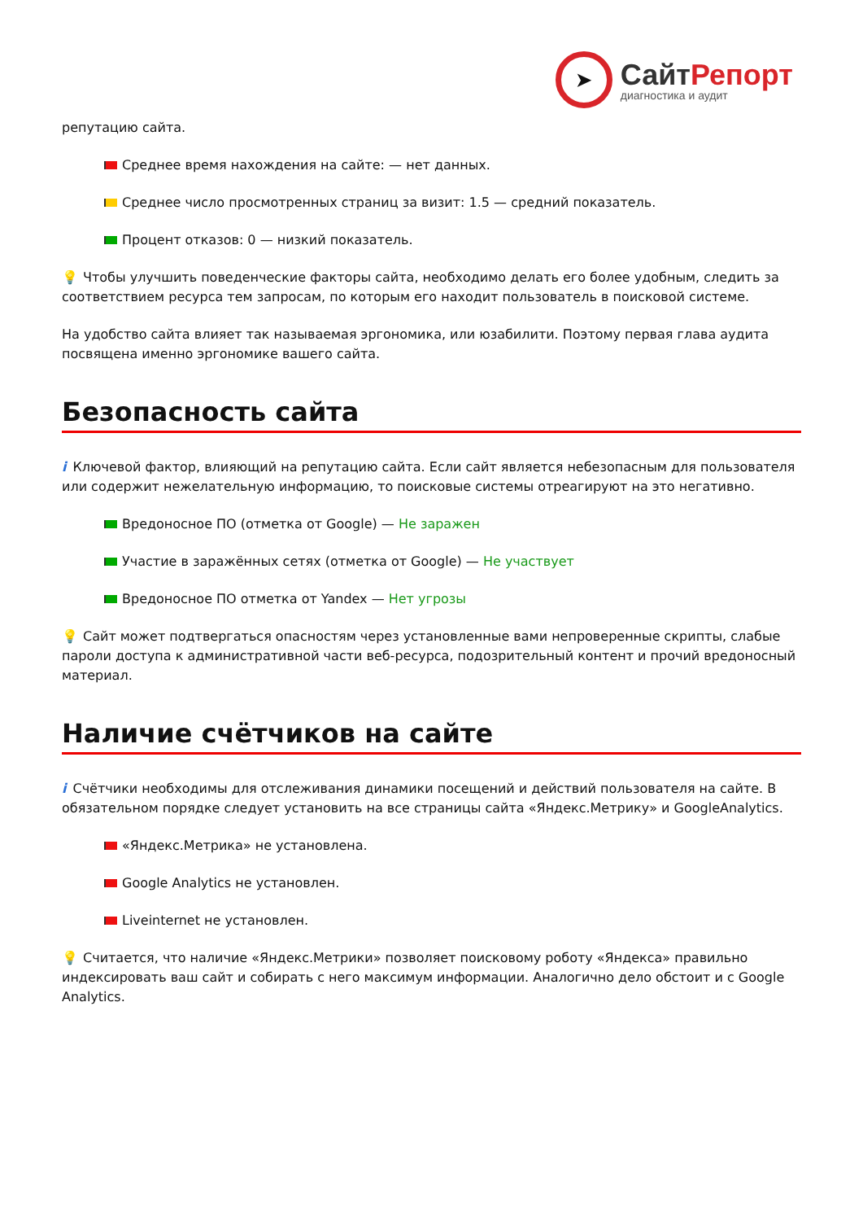➤
СайтРепорт
диагностика и аудит
репутацию сайта.
Среднее время нахождения на сайте: — нет данных.
Среднее число просмотренных страниц за визит: 1.5 — средний показатель.
Процент отказов: 0 — низкий показатель.
💡 Чтобы улучшить поведенческие факторы сайта, необходимо делать его более удобным, следить за соответствием ресурса тем запросам, по которым его находит пользователь в поисковой системе.
На удобство сайта влияет так называемая эргономика, или юзабилити. Поэтому первая глава аудита посвящена именно эргономике вашего сайта.
Безопасность сайта
i Ключевой фактор, влияющий на репутацию сайта. Если сайт является небезопасным для пользователя или содержит нежелательную информацию, то поисковые системы отреагируют на это негативно.
Вредоносное ПО (отметка от Google) — Не заражен
Участие в заражённых сетях (отметка от Google) — Не участвует
Вредоносное ПО отметка от Yandex — Нет угрозы
💡 Сайт может подтвергаться опасностям через установленные вами непроверенные скрипты, слабые пароли доступа к административной части веб-ресурса, подозрительный контент и прочий вредоносный материал.
Наличие счётчиков на сайте
i Счётчики необходимы для отслеживания динамики посещений и действий пользователя на сайте. В обязательном порядке следует установить на все страницы сайта «Яндекс.Метрику» и GoogleAnalytics.
«Яндекс.Метрика» не установлена.
Google Analytics не установлен.
Liveinternet не установлен.
💡 Считается, что наличие «Яндекс.Метрики» позволяет поисковому роботу «Яндекса» правильно индексировать ваш сайт и собирать с него максимум информации. Аналогично дело обстоит и с Google Analytics.